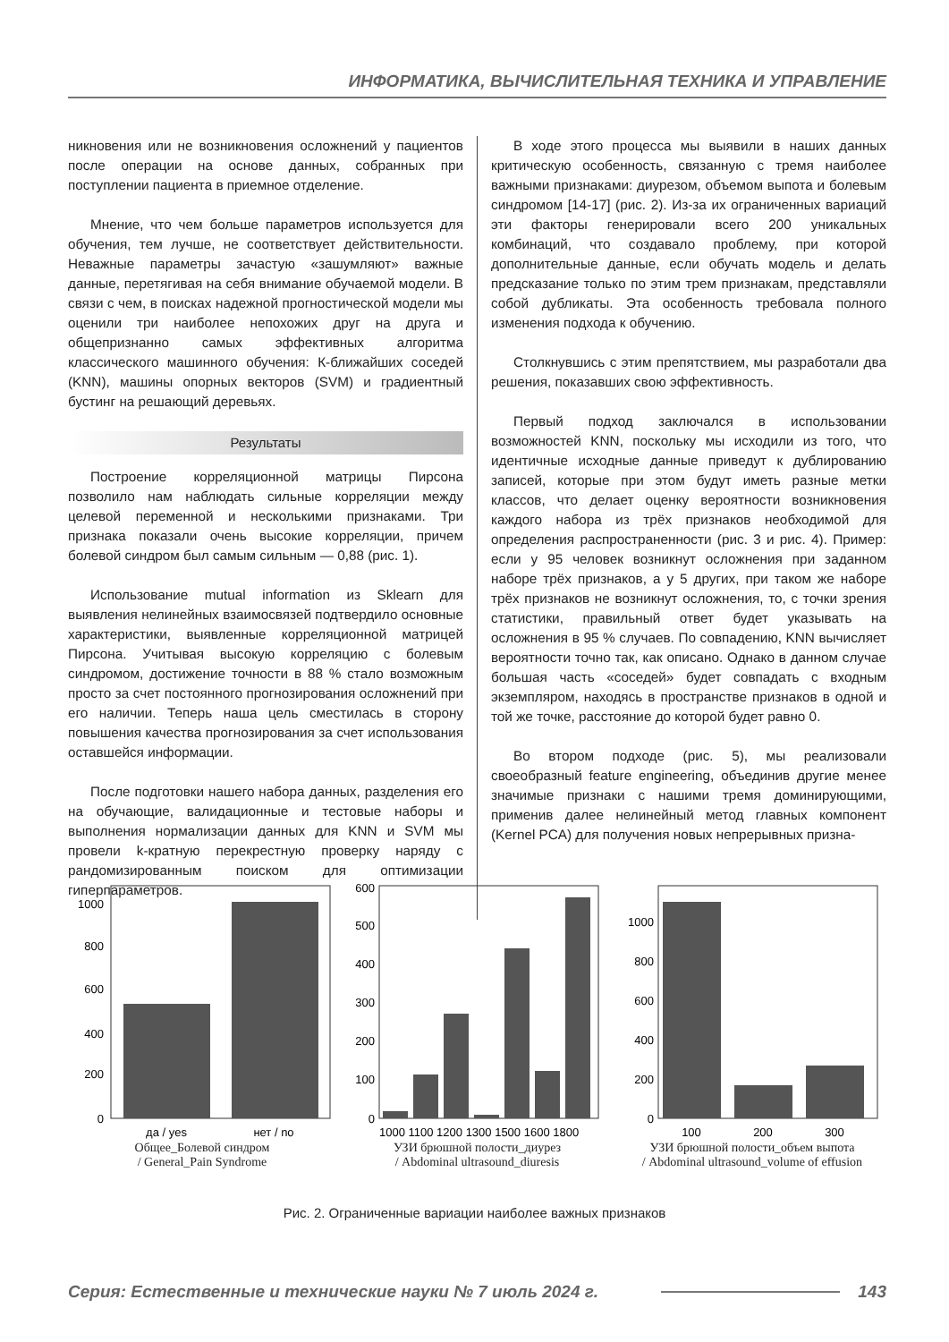ИНФОРМАТИКА, ВЫЧИСЛИТЕЛЬНАЯ ТЕХНИКА И УПРАВЛЕНИЕ
никновения или не возникновения осложнений у пациентов после операции на основе данных, собранных при поступлении пациента в приемное отделение.
Мнение, что чем больше параметров используется для обучения, тем лучше, не соответствует действительности. Неважные параметры зачастую «зашумляют» важные данные, перетягивая на себя внимание обучаемой модели. В связи с чем, в поисках надежной прогностической модели мы оценили три наиболее непохожих друг на друга и общепризнанно самых эффективных алгоритма классического машинного обучения: К-ближайших соседей (KNN), машины опорных векторов (SVM) и градиентный бустинг на решающий деревьях.
Результаты
Построение корреляционной матрицы Пирсона позволило нам наблюдать сильные корреляции между целевой переменной и несколькими признаками. Три признака показали очень высокие корреляции, причем болевой синдром был самым сильным — 0,88 (рис. 1).
Использование mutual information из Sklearn для выявления нелинейных взаимосвязей подтвердило основные характеристики, выявленные корреляционной матрицей Пирсона. Учитывая высокую корреляцию с болевым синдромом, достижение точности в 88 % стало возможным просто за счет постоянного прогнозирования осложнений при его наличии. Теперь наша цель сместилась в сторону повышения качества прогнозирования за счет использования оставшейся информации.
После подготовки нашего набора данных, разделения его на обучающие, валидационные и тестовые наборы и выполнения нормализации данных для KNN и SVM мы провели k-кратную перекрестную проверку наряду с рандомизированным поиском для оптимизации гиперпараметров.
В ходе этого процесса мы выявили в наших данных критическую особенность, связанную с тремя наиболее важными признаками: диурезом, объемом выпота и болевым синдромом [14-17] (рис. 2). Из-за их ограниченных вариаций эти факторы генерировали всего 200 уникальных комбинаций, что создавало проблему, при которой дополнительные данные, если обучать модель и делать предсказание только по этим трем признакам, представляли собой дубликаты. Эта особенность требовала полного изменения подхода к обучению.
Столкнувшись с этим препятствием, мы разработали два решения, показавших свою эффективность.
Первый подход заключался в использовании возможностей KNN, поскольку мы исходили из того, что идентичные исходные данные приведут к дублированию записей, которые при этом будут иметь разные метки классов, что делает оценку вероятности возникновения каждого набора из трёх признаков необходимой для определения распространенности (рис. 3 и рис. 4). Пример: если у 95 человек возникнут осложнения при заданном наборе трёх признаков, а у 5 других, при таком же наборе трёх признаков не возникнут осложнения, то, с точки зрения статистики, правильный ответ будет указывать на осложнения в 95 % случаев. По совпадению, KNN вычисляет вероятности точно так, как описано. Однако в данном случае большая часть «соседей» будет совпадать с входным экземпляром, находясь в пространстве признаков в одной и той же точке, расстояние до которой будет равно 0.
Во втором подходе (рис. 5), мы реализовали своеобразный feature engineering, объединив другие менее значимые признаки с нашими тремя доминирующими, применив далее нелинейный метод главных компонент (Kernel PCA) для получения новых непрерывных призна-
0
200
400
600
800
1000
да / yes
нет / no
Общее_Болевой синдром
/ General_Pain Syndrome
0
100
200
300
400
500
600
1000 1100 1200 1300 1500 1600 1800
УЗИ брюшной полости_диурез
/ Abdominal ultrasound_diuresis
0
200
400
600
800
1000
100
200
300
УЗИ брюшной полости_объем выпота
/ Abdominal ultrasound_volume of effusion
Рис. 2. Ограниченные вариации наиболее важных признаков
Серия: Естественные и технические науки № 7 июль 2024 г. 143